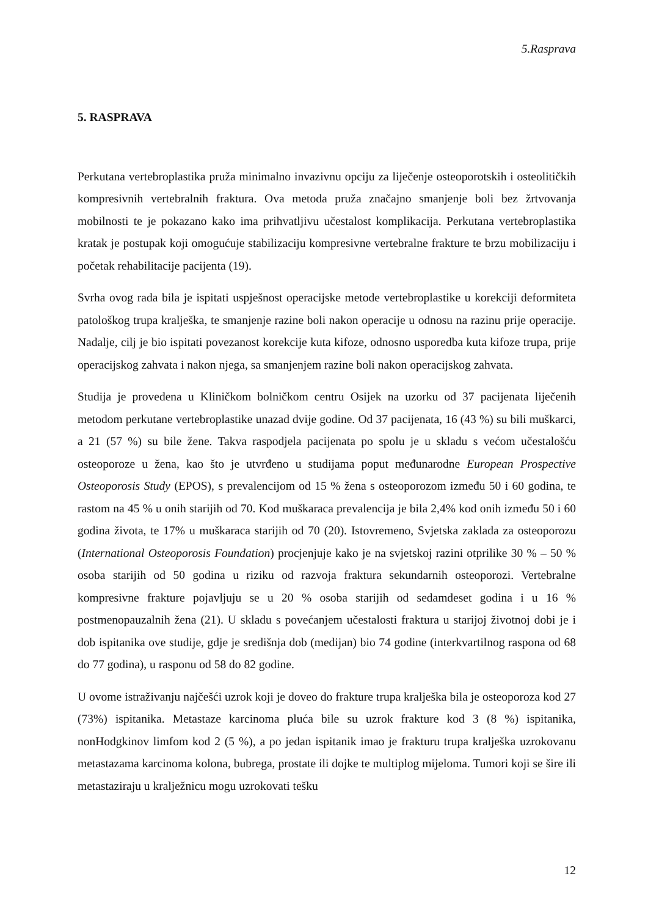5.Rasprava
5. RASPRAVA
Perkutana vertebroplastika pruža minimalno invazivnu opciju za liječenje osteoporotskih i osteolitičkih kompresivnih vertebralnih fraktura. Ova metoda pruža značajno smanjenje boli bez žrtvovanja mobilnosti te je pokazano kako ima prihvatljivu učestalost komplikacija. Perkutana vertebroplastika kratak je postupak koji omogućuje stabilizaciju kompresivne vertebralne frakture te brzu mobilizaciju i početak rehabilitacije pacijenta (19).
Svrha ovog rada bila je ispitati uspješnost operacijske metode vertebroplastike u korekciji deformiteta patološkog trupa kralješka, te smanjenje razine boli nakon operacije u odnosu na razinu prije operacije. Nadalje, cilj je bio ispitati povezanost korekcije kuta kifoze, odnosno usporedba kuta kifoze trupa, prije operacijskog zahvata i nakon njega, sa smanjenjem razine boli nakon operacijskog zahvata.
Studija je provedena u Kliničkom bolničkom centru Osijek na uzorku od 37 pacijenata liječenih metodom perkutane vertebroplastike unazad dvije godine. Od 37 pacijenata, 16 (43 %) su bili muškarci, a 21 (57 %) su bile žene. Takva raspodjela pacijenata po spolu je u skladu s većom učestalošću osteoporoze u žena, kao što je utvrđeno u studijama poput međunarodne European Prospective Osteoporosis Study (EPOS), s prevalencijom od 15 % žena s osteoporozom između 50 i 60 godina, te rastom na 45 % u onih starijih od 70. Kod muškaraca prevalencija je bila 2,4% kod onih između 50 i 60 godina života, te 17% u muškaraca starijih od 70 (20). Istovremeno, Svjetska zaklada za osteoporozu (International Osteoporosis Foundation) procjenjuje kako je na svjetskoj razini otprilike 30 % – 50 % osoba starijih od 50 godina u riziku od razvoja fraktura sekundarnih osteoporozi. Vertebralne kompresivne frakture pojavljuju se u 20 % osoba starijih od sedamdeset godina i u 16 % postmenopauzalnih žena (21). U skladu s povećanjem učestalosti fraktura u starijoj životnoj dobi je i dob ispitanika ove studije, gdje je središnja dob (medijan) bio 74 godine (interkvartilnog raspona od 68 do 77 godina), u rasponu od 58 do 82 godine.
U ovome istraživanju najčešći uzrok koji je doveo do frakture trupa kralješka bila je osteoporoza kod 27 (73%) ispitanika. Metastaze karcinoma pluća bile su uzrok frakture kod 3 (8 %) ispitanika, nonHodgkinov limfom kod 2 (5 %), a po jedan ispitanik imao je frakturu trupa kralješka uzrokovanu metastazama karcinoma kolona, bubrega, prostate ili dojke te multiplog mijeloma. Tumori koji se šire ili metastaziraju u kralježnicu mogu uzrokovati tešku
12